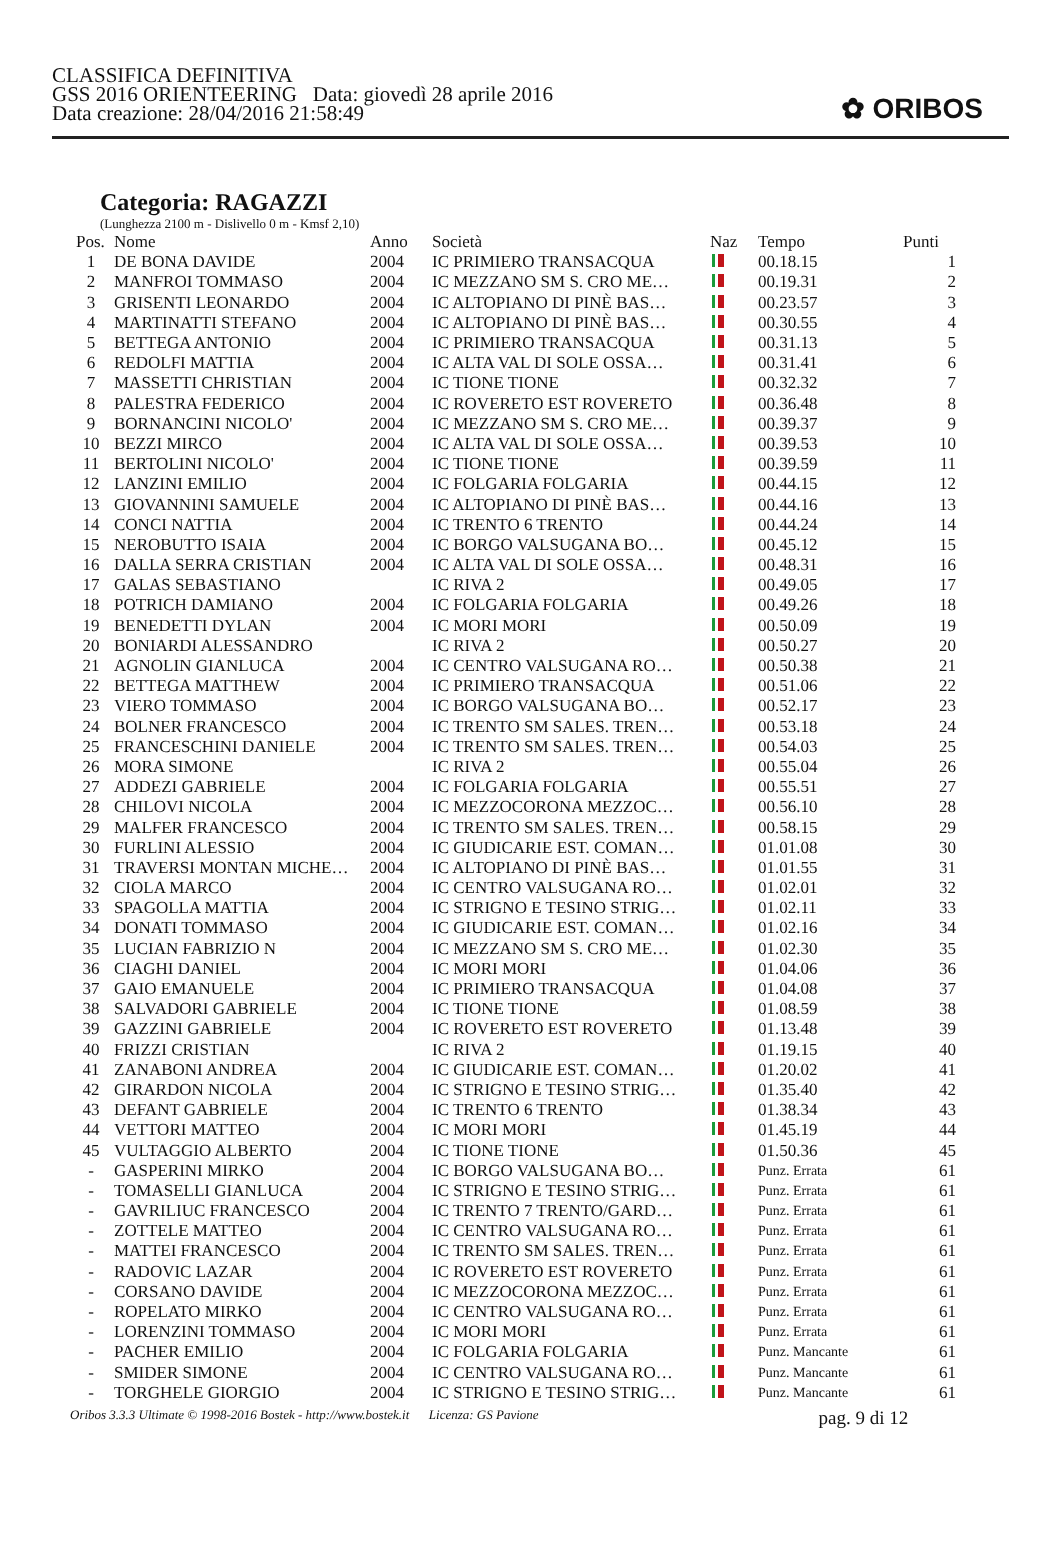CLASSIFICA DEFINITIVA
GSS 2016 ORIENTEERING Data: giovedì 28 aprile 2016
Data creazione: 28/04/2016 21:58:49
✿ ORIBOS
Categoria: RAGAZZI
(Lunghezza 2100 m - Dislivello 0 m - Kmsf 2,10)
| Pos. | Nome | Anno | Società | Naz | Tempo | Punti |
| --- | --- | --- | --- | --- | --- | --- |
| 1 | DE BONA DAVIDE | 2004 | IC PRIMIERO TRANSACQUA | | 00.18.15 | 1 |
| 2 | MANFROI TOMMASO | 2004 | IC MEZZANO SM S. CRO ME… | | 00.19.31 | 2 |
| 3 | GRISENTI LEONARDO | 2004 | IC ALTOPIANO DI PINÈ BAS… | | 00.23.57 | 3 |
| 4 | MARTINATTI STEFANO | 2004 | IC ALTOPIANO DI PINÈ BAS… | | 00.30.55 | 4 |
| 5 | BETTEGA ANTONIO | 2004 | IC PRIMIERO TRANSACQUA | | 00.31.13 | 5 |
| 6 | REDOLFI MATTIA | 2004 | IC ALTA VAL DI SOLE OSSA… | | 00.31.41 | 6 |
| 7 | MASSETTI CHRISTIAN | 2004 | IC TIONE TIONE | | 00.32.32 | 7 |
| 8 | PALESTRA FEDERICO | 2004 | IC ROVERETO EST ROVERETO | | 00.36.48 | 8 |
| 9 | BORNANCINI NICOLO' | 2004 | IC MEZZANO SM S. CRO ME… | | 00.39.37 | 9 |
| 10 | BEZZI MIRCO | 2004 | IC ALTA VAL DI SOLE OSSA… | | 00.39.53 | 10 |
| 11 | BERTOLINI NICOLO' | 2004 | IC TIONE TIONE | | 00.39.59 | 11 |
| 12 | LANZINI EMILIO | 2004 | IC FOLGARIA FOLGARIA | | 00.44.15 | 12 |
| 13 | GIOVANNINI SAMUELE | 2004 | IC ALTOPIANO DI PINÈ BAS… | | 00.44.16 | 13 |
| 14 | CONCI NATTIA | 2004 | IC TRENTO 6 TRENTO | | 00.44.24 | 14 |
| 15 | NEROBUTTO ISAIA | 2004 | IC BORGO VALSUGANA BO… | | 00.45.12 | 15 |
| 16 | DALLA SERRA CRISTIAN | 2004 | IC ALTA VAL DI SOLE OSSA… | | 00.48.31 | 16 |
| 17 | GALAS SEBASTIANO | | IC RIVA 2 | | 00.49.05 | 17 |
| 18 | POTRICH DAMIANO | 2004 | IC FOLGARIA FOLGARIA | | 00.49.26 | 18 |
| 19 | BENEDETTI DYLAN | 2004 | IC MORI MORI | | 00.50.09 | 19 |
| 20 | BONIARDI ALESSANDRO | | IC RIVA 2 | | 00.50.27 | 20 |
| 21 | AGNOLIN GIANLUCA | 2004 | IC CENTRO VALSUGANA RO… | | 00.50.38 | 21 |
| 22 | BETTEGA MATTHEW | 2004 | IC PRIMIERO TRANSACQUA | | 00.51.06 | 22 |
| 23 | VIERO TOMMASO | 2004 | IC BORGO VALSUGANA BO… | | 00.52.17 | 23 |
| 24 | BOLNER FRANCESCO | 2004 | IC TRENTO SM SALES. TREN… | | 00.53.18 | 24 |
| 25 | FRANCESCHINI DANIELE | 2004 | IC TRENTO SM SALES. TREN… | | 00.54.03 | 25 |
| 26 | MORA SIMONE | | IC RIVA 2 | | 00.55.04 | 26 |
| 27 | ADDEZI GABRIELE | 2004 | IC FOLGARIA FOLGARIA | | 00.55.51 | 27 |
| 28 | CHILOVI NICOLA | 2004 | IC MEZZOCORONA MEZZOC… | | 00.56.10 | 28 |
| 29 | MALFER FRANCESCO | 2004 | IC TRENTO SM SALES. TREN… | | 00.58.15 | 29 |
| 30 | FURLINI ALESSIO | 2004 | IC GIUDICARIE EST. COMAN… | | 01.01.08 | 30 |
| 31 | TRAVERSI MONTAN MICHE… | 2004 | IC ALTOPIANO DI PINÈ BAS… | | 01.01.55 | 31 |
| 32 | CIOLA MARCO | 2004 | IC CENTRO VALSUGANA RO… | | 01.02.01 | 32 |
| 33 | SPAGOLLA MATTIA | 2004 | IC STRIGNO E TESINO STRIG… | | 01.02.11 | 33 |
| 34 | DONATI TOMMASO | 2004 | IC GIUDICARIE EST. COMAN… | | 01.02.16 | 34 |
| 35 | LUCIAN FABRIZIO N | 2004 | IC MEZZANO SM S. CRO ME… | | 01.02.30 | 35 |
| 36 | CIAGHI DANIEL | 2004 | IC MORI MORI | | 01.04.06 | 36 |
| 37 | GAIO EMANUELE | 2004 | IC PRIMIERO TRANSACQUA | | 01.04.08 | 37 |
| 38 | SALVADORI GABRIELE | 2004 | IC TIONE TIONE | | 01.08.59 | 38 |
| 39 | GAZZINI GABRIELE | 2004 | IC ROVERETO EST ROVERETO | | 01.13.48 | 39 |
| 40 | FRIZZI CRISTIAN | | IC RIVA 2 | | 01.19.15 | 40 |
| 41 | ZANABONI ANDREA | 2004 | IC GIUDICARIE EST. COMAN… | | 01.20.02 | 41 |
| 42 | GIRARDON NICOLA | 2004 | IC STRIGNO E TESINO STRIG… | | 01.35.40 | 42 |
| 43 | DEFANT GABRIELE | 2004 | IC TRENTO 6 TRENTO | | 01.38.34 | 43 |
| 44 | VETTORI MATTEO | 2004 | IC MORI MORI | | 01.45.19 | 44 |
| 45 | VULTAGGIO ALBERTO | 2004 | IC TIONE TIONE | | 01.50.36 | 45 |
| - | GASPERINI MIRKO | 2004 | IC BORGO VALSUGANA BO… | | Punz. Errata | 61 |
| - | TOMASELLI GIANLUCA | 2004 | IC STRIGNO E TESINO STRIG… | | Punz. Errata | 61 |
| - | GAVRILIUC FRANCESCO | 2004 | IC TRENTO 7 TRENTO/GARD… | | Punz. Errata | 61 |
| - | ZOTTELE MATTEO | 2004 | IC CENTRO VALSUGANA RO… | | Punz. Errata | 61 |
| - | MATTEI FRANCESCO | 2004 | IC TRENTO SM SALES. TREN… | | Punz. Errata | 61 |
| - | RADOVIC LAZAR | 2004 | IC ROVERETO EST ROVERETO | | Punz. Errata | 61 |
| - | CORSANO DAVIDE | 2004 | IC MEZZOCORONA MEZZOC… | | Punz. Errata | 61 |
| - | ROPELATO MIRKO | 2004 | IC CENTRO VALSUGANA RO… | | Punz. Errata | 61 |
| - | LORENZINI TOMMASO | 2004 | IC MORI MORI | | Punz. Errata | 61 |
| - | PACHER EMILIO | 2004 | IC FOLGARIA FOLGARIA | | Punz. Mancante | 61 |
| - | SMIDER SIMONE | 2004 | IC CENTRO VALSUGANA RO… | | Punz. Mancante | 61 |
| - | TORGHELE GIORGIO | 2004 | IC STRIGNO E TESINO STRIG… | | Punz. Mancante | 61 |
Oribos 3.3.3 Ultimate © 1998-2016 Bostek - http://www.bostek.it Licenza: GS Pavione pag. 9 di 12